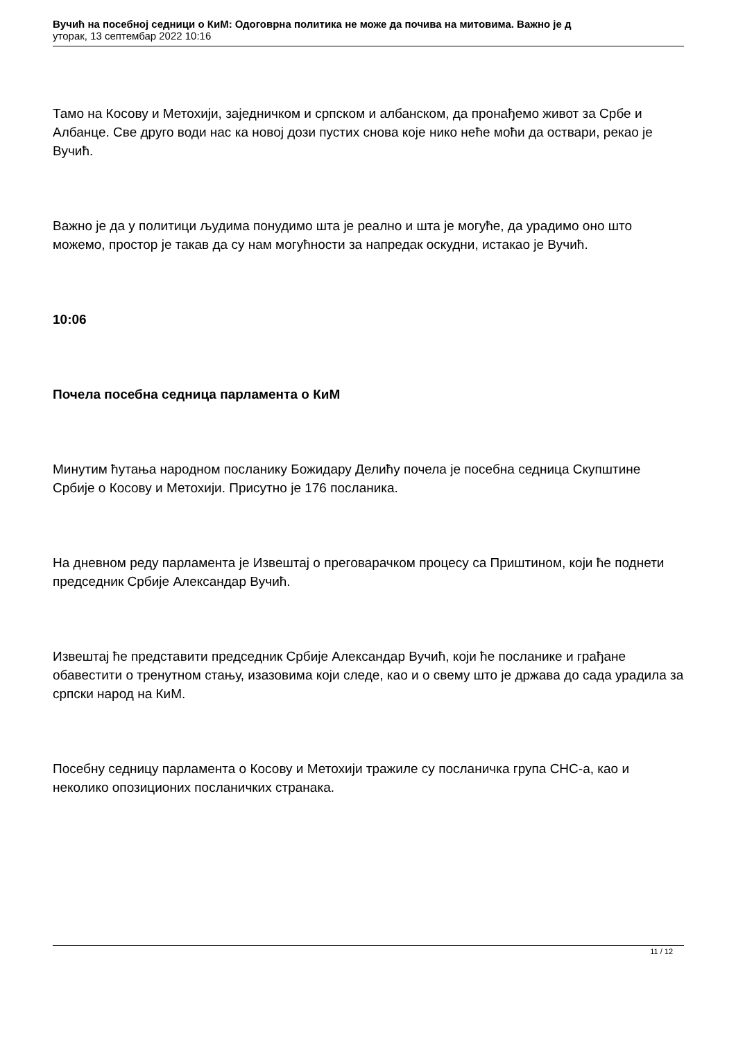Вучић на посебној седници о КиМ: Одоговрна политика не може да почива на митовима. Важно је д
уторак, 13 септембар 2022 10:16
Тамо на Косову и Метохији, заједничком и српском и албанском, да пронађемо живот за Србе и Албанце. Све друго води нас ка новој дози пустих снова које нико неће моћи да оствари, рекао је Вучић.
Важно је да у политици људима понудимо шта је реално и шта је могуће, да урадимо оно што можемо, простор је такав да су нам могућности за напредак оскудни, истакао је Вучић.
10:06
Почела посебна седница парламента о КиМ
Минутим ћутања народном посланику Божидару Делићу почела је посебна седница Скупштине Србије о Косову и Метохији. Присутно је 176 посланика.
На дневном реду парламента је Извештај о преговарачком процесу са Приштином, који ће поднети председник Србије Александар Вучић.
Извештај ће представити председник Србије Александар Вучић, који ће посланике и грађане обавестити о тренутном стању, изазовима који следе, као и о свему што је држава до сада урадила за српски народ на КиМ.
Посебну седницу парламента о Косову и Метохији тражиле су посланичка група СНС-а, као и неколико опозиционих посланичких странака.
11 / 12